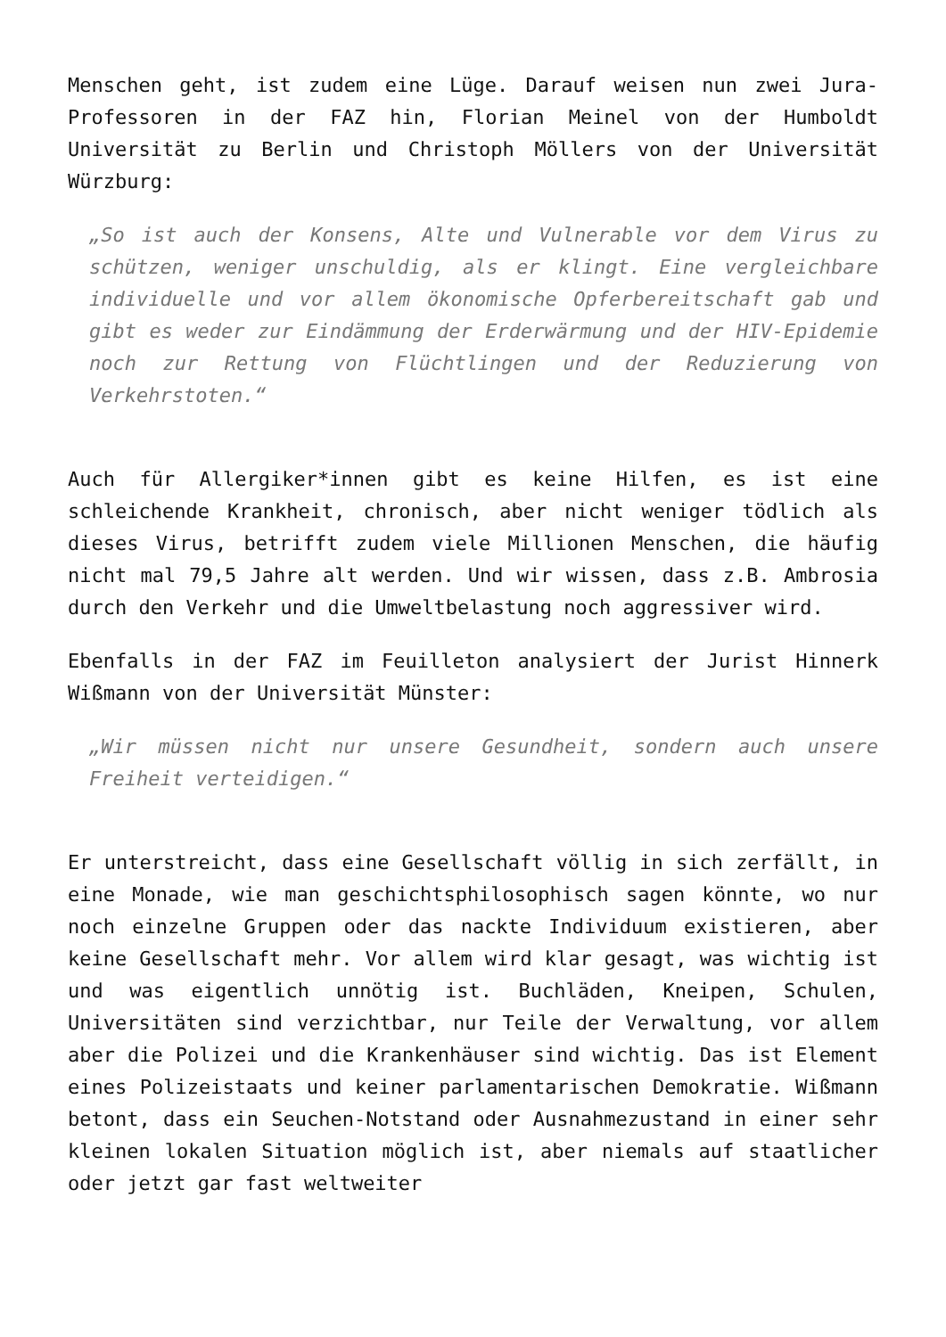Menschen geht, ist zudem eine Lüge. Darauf weisen nun zwei Jura-Professoren in der FAZ hin, Florian Meinel von der Humboldt Universität zu Berlin und Christoph Möllers von der Universität Würzburg:
„So ist auch der Konsens, Alte und Vulnerable vor dem Virus zu schützen, weniger unschuldig, als er klingt. Eine vergleichbare individuelle und vor allem ökonomische Opferbereitschaft gab und gibt es weder zur Eindämmung der Erderwärmung und der HIV-Epidemie noch zur Rettung von Flüchtlingen und der Reduzierung von Verkehrstoten.“
Auch für Allergiker*innen gibt es keine Hilfen, es ist eine schleichende Krankheit, chronisch, aber nicht weniger tödlich als dieses Virus, betrifft zudem viele Millionen Menschen, die häufig nicht mal 79,5 Jahre alt werden. Und wir wissen, dass z.B. Ambrosia durch den Verkehr und die Umweltbelastung noch aggressiver wird.
Ebenfalls in der FAZ im Feuilleton analysiert der Jurist Hinnerk Wißmann von der Universität Münster:
„Wir müssen nicht nur unsere Gesundheit, sondern auch unsere Freiheit verteidigen.“
Er unterstreicht, dass eine Gesellschaft völlig in sich zerfällt, in eine Monade, wie man geschichtsphilosophisch sagen könnte, wo nur noch einzelne Gruppen oder das nackte Individuum existieren, aber keine Gesellschaft mehr. Vor allem wird klar gesagt, was wichtig ist und was eigentlich unnötig ist. Buchläden, Kneipen, Schulen, Universitäten sind verzichtbar, nur Teile der Verwaltung, vor allem aber die Polizei und die Krankenhäuser sind wichtig. Das ist Element eines Polizeistaats und keiner parlamentarischen Demokratie. Wißmann betont, dass ein Seuchen-Notstand oder Ausnahmezustand in einer sehr kleinen lokalen Situation möglich ist, aber niemals auf staatlicher oder jetzt gar fast weltweiter